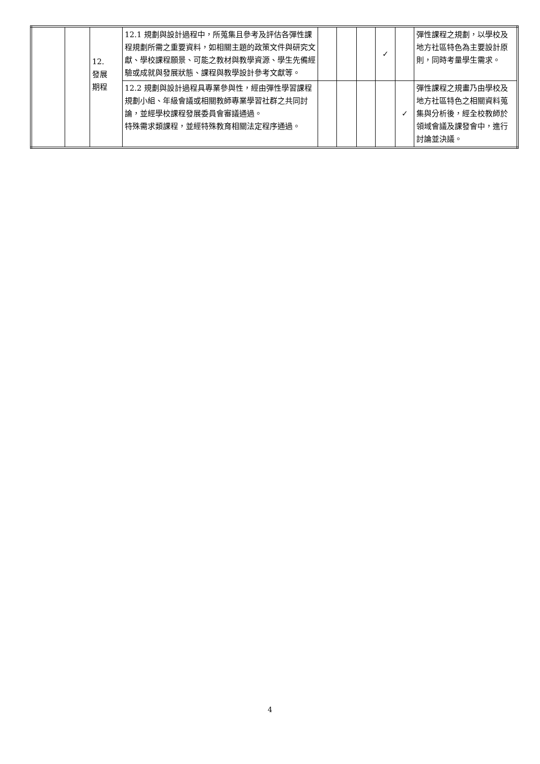| | | 12. 發展 期程 | 12.1 規劃與設計過程中，所蒐集且參考及評估各彈性課程規劃所需之重要資料，如相關主題的政策文件與研究文獻、學校課程願景、可能之教材與教學資源、學生先備經驗或成就與發展狀態、課程與教學設計參考文獻等。 | | | | ✓ | | 彈性課程之規劃，以學校及地方社區特色為主要設計原則，同時考量學生需求。 |
| | | | 12.2 規劃與設計過程具專業參與性，經由彈性學習課程規劃小組、年級會議或相關教師專業學習社群之共同討論，並經學校課程發展委員會審議通過。 特殊需求類課程，並經特殊教育相關法定程序通過。 | | | | | ✓ | 彈性課程之規畫乃由學校及地方社區特色之相關資料蒐集與分析後，經全校教師於領域會議及課發會中，進行討論並決議。 |
4